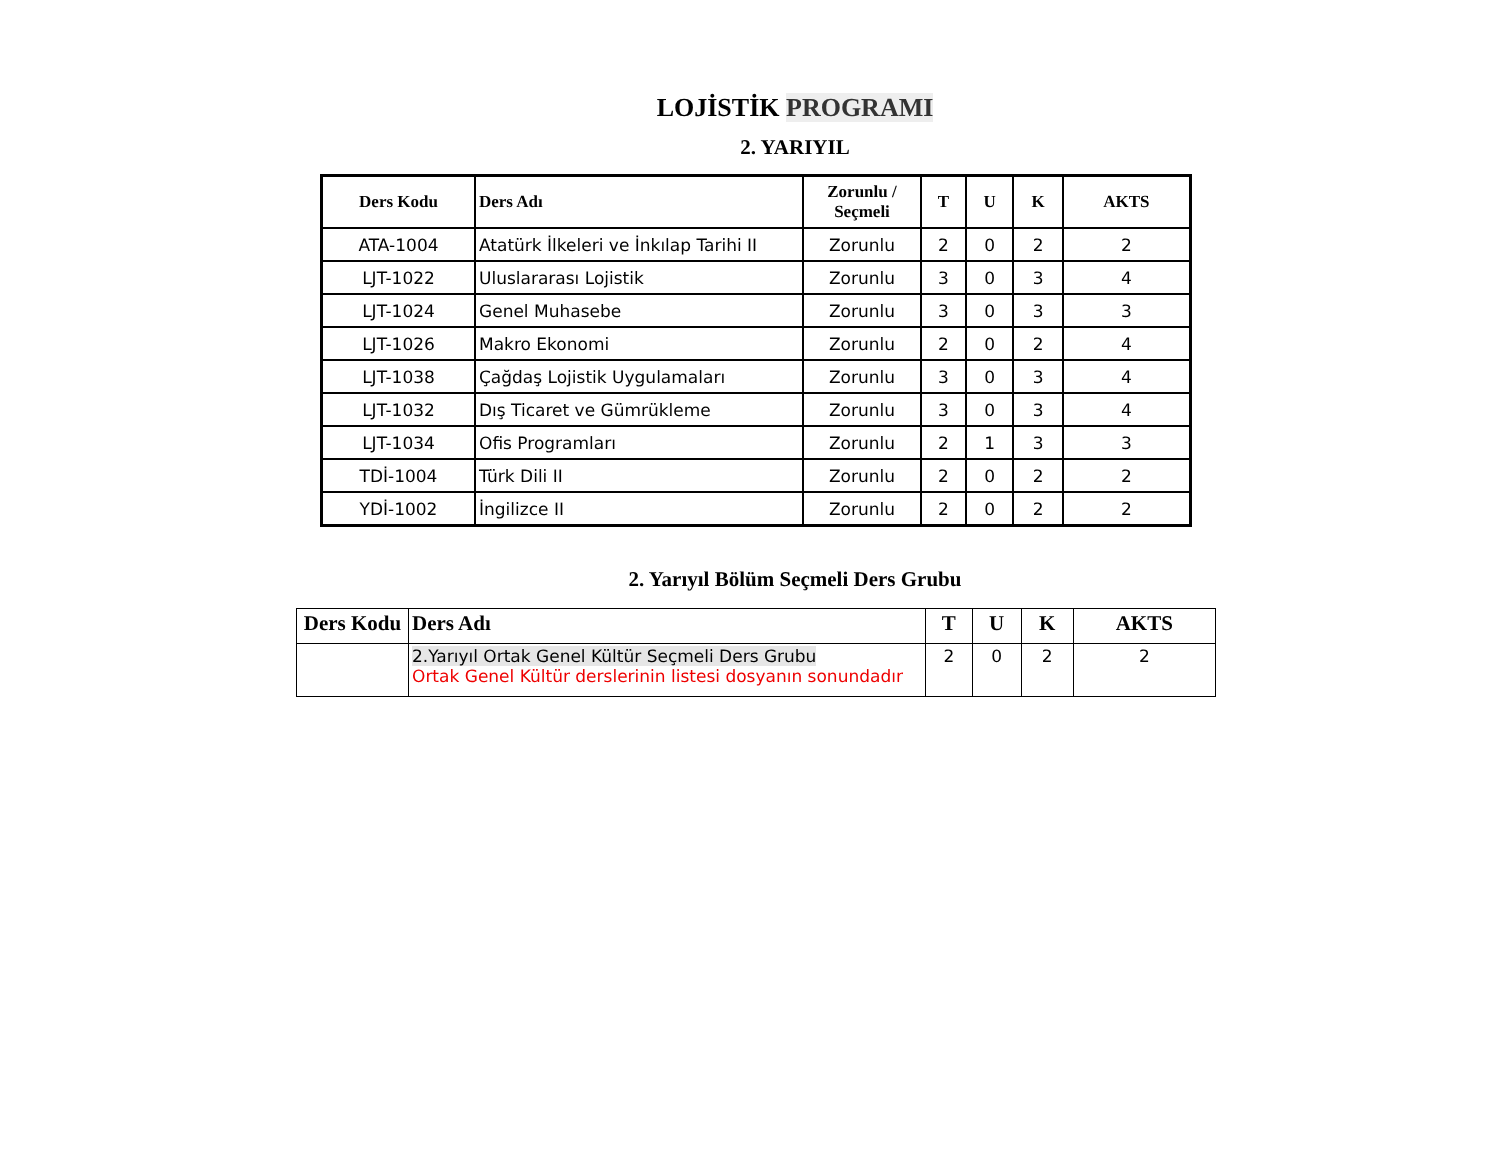LOJİSTİK PROGRAMI
2. YARIYIL
| Ders Kodu | Ders Adı | Zorunlu / Seçmeli | T | U | K | AKTS |
| --- | --- | --- | --- | --- | --- | --- |
| ATA-1004 | Atatürk İlkeleri ve İnkılap Tarihi II | Zorunlu | 2 | 0 | 2 | 2 |
| LJT-1022 | Uluslararası Lojistik | Zorunlu | 3 | 0 | 3 | 4 |
| LJT-1024 | Genel Muhasebe | Zorunlu | 3 | 0 | 3 | 3 |
| LJT-1026 | Makro Ekonomi | Zorunlu | 2 | 0 | 2 | 4 |
| LJT-1038 | Çağdaş Lojistik Uygulamaları | Zorunlu | 3 | 0 | 3 | 4 |
| LJT-1032 | Dış Ticaret ve Gümrükleme | Zorunlu | 3 | 0 | 3 | 4 |
| LJT-1034 | Ofis Programları | Zorunlu | 2 | 1 | 3 | 3 |
| TDİ-1004 | Türk Dili II | Zorunlu | 2 | 0 | 2 | 2 |
| YDİ-1002 | İngilizce II | Zorunlu | 2 | 0 | 2 | 2 |
2. Yarıyıl Bölüm Seçmeli Ders Grubu
| Ders Kodu | Ders Adı | T | U | K | AKTS |
| --- | --- | --- | --- | --- | --- |
| | 2.Yarıyıl Ortak Genel Kültür Seçmeli Ders Grubu Ortak Genel Kültür derslerinin listesi dosyanın sonundadır | 2 | 0 | 2 | 2 |